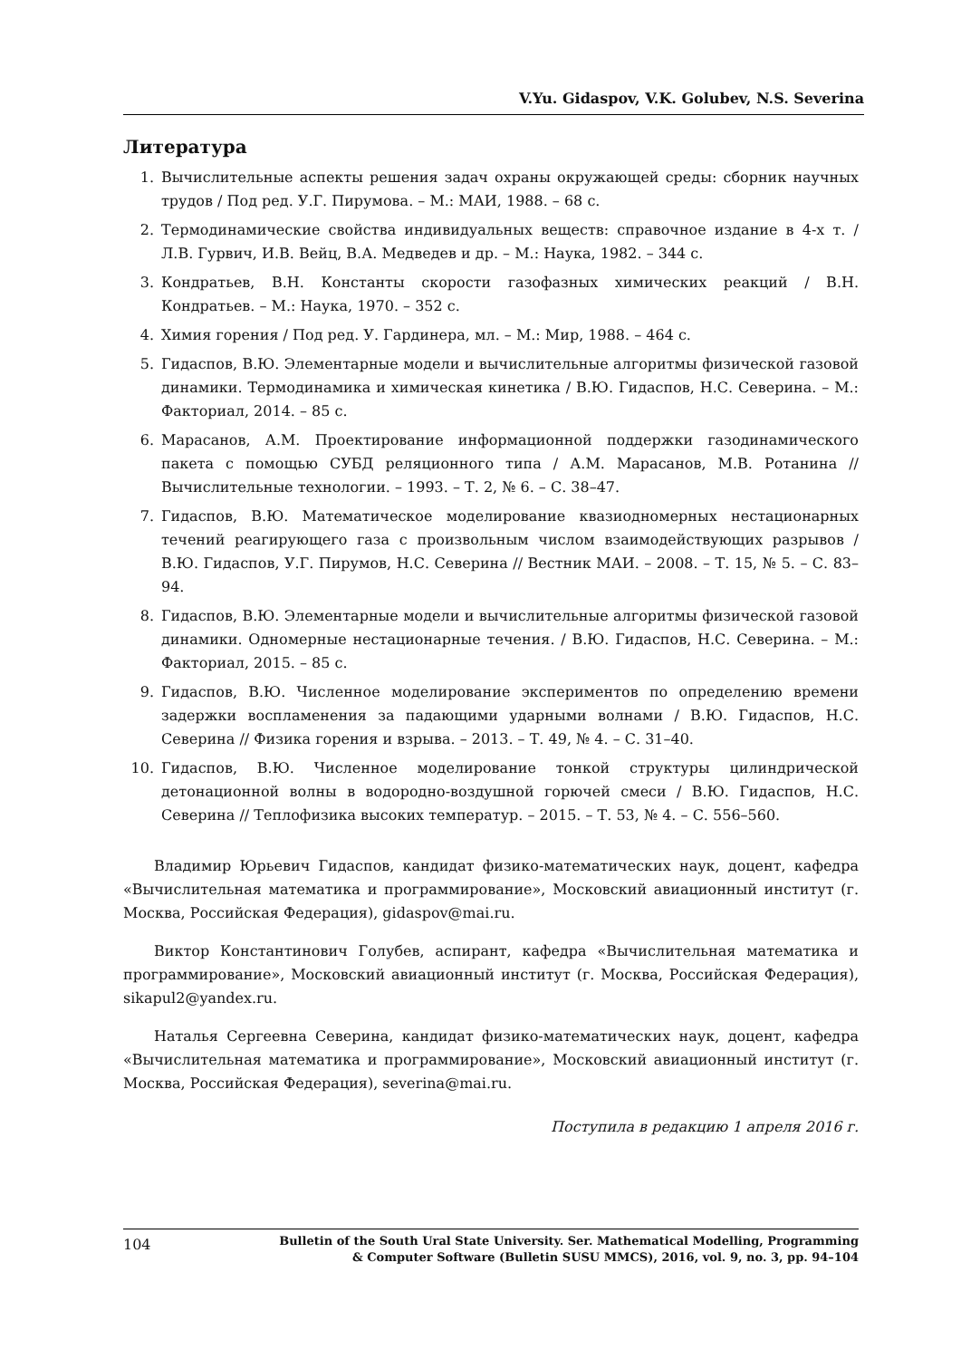V.Yu. Gidaspov, V.K. Golubev, N.S. Severina
Литература
1. Вычислительные аспекты решения задач охраны окружающей среды: сборник научных трудов / Под ред. У.Г. Пирумова. – М.: МАИ, 1988. – 68 с.
2. Термодинамические свойства индивидуальных веществ: справочное издание в 4-х т. / Л.В. Гурвич, И.В. Вейц, В.А. Медведев и др. – М.: Наука, 1982. – 344 с.
3. Кондратьев, В.Н. Константы скорости газофазных химических реакций / В.Н. Кондратьев. – М.: Наука, 1970. – 352 с.
4. Химия горения / Под ред. У. Гардинера, мл. – М.: Мир, 1988. – 464 с.
5. Гидаспов, В.Ю. Элементарные модели и вычислительные алгоритмы физической газовой динамики. Термодинамика и химическая кинетика / В.Ю. Гидаспов, Н.С. Северина. – М.: Факториал, 2014. – 85 с.
6. Марасанов, А.М. Проектирование информационной поддержки газодинамического пакета с помощью СУБД реляционного типа / А.М. Марасанов, М.В. Ротанина // Вычислительные технологии. – 1993. – Т. 2, № 6. – С. 38–47.
7. Гидаспов, В.Ю. Математическое моделирование квазиодномерных нестационарных течений реагирующего газа с произвольным числом взаимодействующих разрывов / В.Ю. Гидаспов, У.Г. Пирумов, Н.С. Северина // Вестник МАИ. – 2008. – Т. 15, № 5. – С. 83–94.
8. Гидаспов, В.Ю. Элементарные модели и вычислительные алгоритмы физической газовой динамики. Одномерные нестационарные течения. / В.Ю. Гидаспов, Н.С. Северина. – М.: Факториал, 2015. – 85 с.
9. Гидаспов, В.Ю. Численное моделирование экспериментов по определению времени задержки воспламенения за падающими ударными волнами / В.Ю. Гидаспов, Н.С. Северина // Физика горения и взрыва. – 2013. – Т. 49, № 4. – С. 31–40.
10. Гидаспов, В.Ю. Численное моделирование тонкой структуры цилиндрической детонационной волны в водородно-воздушной горючей смеси / В.Ю. Гидаспов, Н.С. Северина // Теплофизика высоких температур. – 2015. – Т. 53, № 4. – С. 556–560.
Владимир Юрьевич Гидаспов, кандидат физико-математических наук, доцент, кафедра «Вычислительная математика и программирование», Московский авиационный институт (г. Москва, Российская Федерация), gidaspov@mai.ru.
Виктор Константинович Голубев, аспирант, кафедра «Вычислительная математика и программирование», Московский авиационный институт (г. Москва, Российская Федерация), sikapul2@yandex.ru.
Наталья Сергеевна Северина, кандидат физико-математических наук, доцент, кафедра «Вычислительная математика и программирование», Московский авиационный институт (г. Москва, Российская Федерация), severina@mai.ru.
Поступила в редакцию 1 апреля 2016 г.
104 Bulletin of the South Ural State University. Ser. Mathematical Modelling, Programming
& Computer Software (Bulletin SUSU MMCS), 2016, vol. 9, no. 3, pp. 94–104